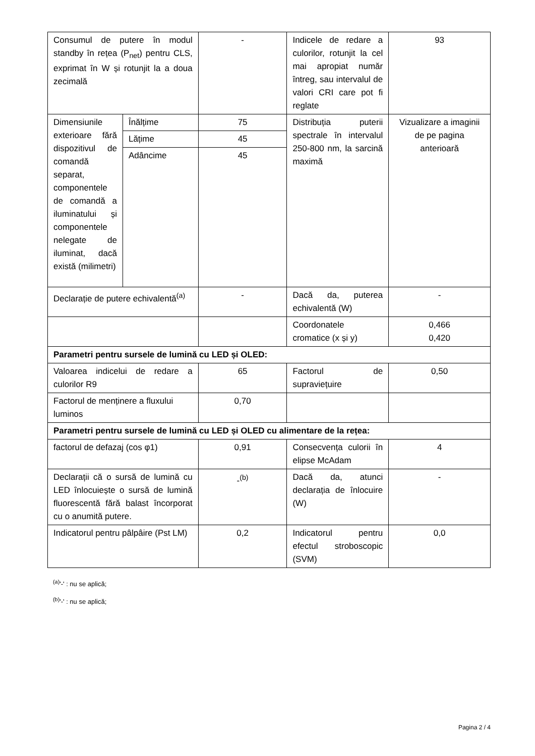| Consumul de putere în modul standby în rețea (P<sub>net</sub>) pentru CLS, exprimat în W și rotunjit la a doua zecimală | | - | Indicele de redare a culorilor, rotunjit la cel mai apropiat număr întreg, sau intervalul de valori CRI care pot fi reglate | 93 |
| Dimensiunile exterioare fără dispozitivul de comandă separat, componentele de comandă a iluminatului și componentele nelegate de iluminat, dacă există (milimetri) | Înălțime | 75 | Distribuția puterii spectrale în intervalul 250-800 nm, la sarcină maximă | Vizualizare a imaginii de pe pagina anterioară |
| | Lățime | 45 | | |
| | Adâncime | 45 | | |
| Declarație de putere echivalentă<sup>(a)</sup> | | - | Dacă da, puterea echivalentă (W) | - |
| | | | Coordonatele cromatice (x și y) | 0,466 0,420 |
| Parametri pentru sursele de lumină cu LED și OLED: | | | | |
| Valoarea indicelui de redare a culorilor R9 | | 65 | Factorul de supraviețuire | 0,50 |
| Factorul de menținere a fluxului luminos | | 0,70 | | |
| Parametri pentru sursele de lumină cu LED și OLED cu alimentare de la rețea: | | | | |
| factorul de defazaj (cos φ1) | | 0,91 | Consecvența culorii în elipse McAdam | 4 |
| Declarații că o sursă de lumină cu LED înlocuiește o sursă de lumină fluorescentă fără balast încorporat cu o anumită putere. | | -<sup>(b)</sup> | Dacă da, atunci declarația de înlocuire (W) | - |
| Indicatorul pentru pâlpâire (Pst LM) | | 0,2 | Indicatorul pentru efectul stroboscopic (SVM) | 0,0 |
<sup>(a)</sup> '-' : nu se aplică;
<sup>(b)</sup> '-' : nu se aplică;
Pagina 2 / 4